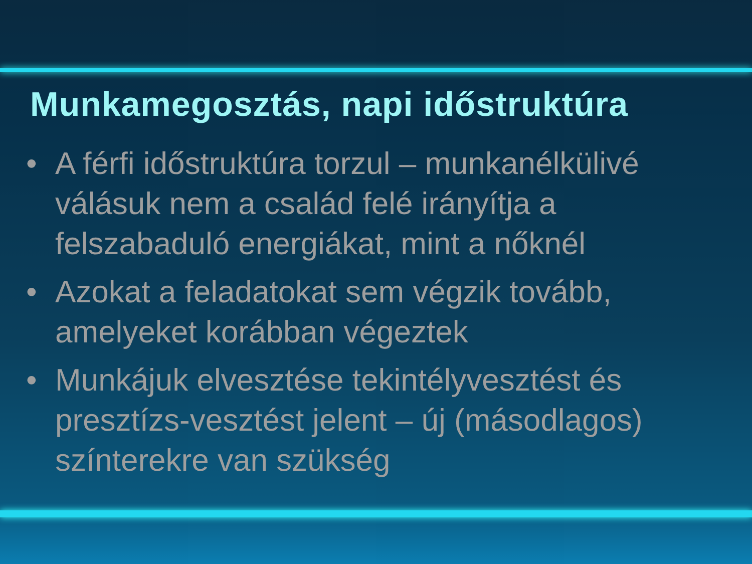Munkamegosztás, napi időstruktúra
• A férfi időstruktúra torzul – munkanélkülivé válásuk nem a család felé irányítja a felszabaduló energiákat, mint a nőknél
• Azokat a feladatokat sem végzik tovább, amelyeket korábban végeztek
• Munkájuk elvesztése tekintélyvesztést és presztízs-vesztést jelent – új (másodlagos) színterekre van szükség